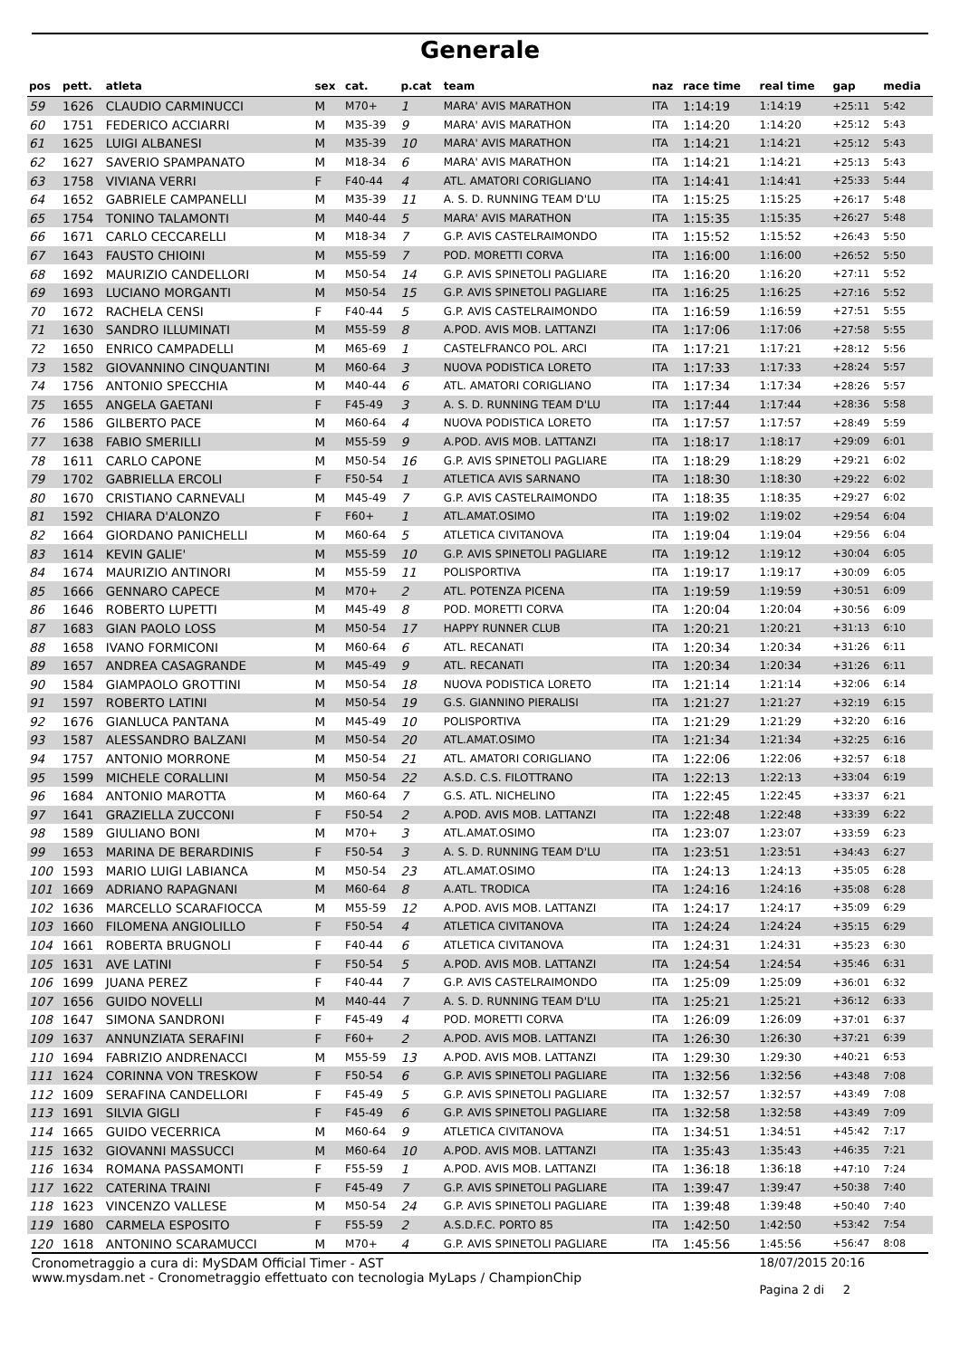Generale
| pos | pett. | atleta | sex | cat. | p.cat | team | naz | race time | real time | gap | media |
| --- | --- | --- | --- | --- | --- | --- | --- | --- | --- | --- | --- |
| 59 | 1626 | CLAUDIO CARMINUCCI | M | M70+ | 1 | MARA' AVIS MARATHON | ITA | 1:14:19 | 1:14:19 | +25:11 | 5:42 |
| 60 | 1751 | FEDERICO ACCIARRI | M | M35-39 | 9 | MARA' AVIS MARATHON | ITA | 1:14:20 | 1:14:20 | +25:12 | 5:43 |
| 61 | 1625 | LUIGI ALBANESI | M | M35-39 | 10 | MARA' AVIS MARATHON | ITA | 1:14:21 | 1:14:21 | +25:12 | 5:43 |
| 62 | 1627 | SAVERIO SPAMPANATO | M | M18-34 | 6 | MARA' AVIS MARATHON | ITA | 1:14:21 | 1:14:21 | +25:13 | 5:43 |
| 63 | 1758 | VIVIANA VERRI | F | F40-44 | 4 | ATL. AMATORI CORIGLIANO | ITA | 1:14:41 | 1:14:41 | +25:33 | 5:44 |
| 64 | 1652 | GABRIELE CAMPANELLI | M | M35-39 | 11 | A. S. D. RUNNING TEAM D'LU | ITA | 1:15:25 | 1:15:25 | +26:17 | 5:48 |
| 65 | 1754 | TONINO TALAMONTI | M | M40-44 | 5 | MARA' AVIS MARATHON | ITA | 1:15:35 | 1:15:35 | +26:27 | 5:48 |
| 66 | 1671 | CARLO CECCARELLI | M | M18-34 | 7 | G.P. AVIS CASTELRAIMONDO | ITA | 1:15:52 | 1:15:52 | +26:43 | 5:50 |
| 67 | 1643 | FAUSTO CHIOINI | M | M55-59 | 7 | POD. MORETTI CORVA | ITA | 1:16:00 | 1:16:00 | +26:52 | 5:50 |
| 68 | 1692 | MAURIZIO CANDELLORI | M | M50-54 | 14 | G.P. AVIS SPINETOLI PAGLIARE | ITA | 1:16:20 | 1:16:20 | +27:11 | 5:52 |
| 69 | 1693 | LUCIANO MORGANTI | M | M50-54 | 15 | G.P. AVIS SPINETOLI PAGLIARE | ITA | 1:16:25 | 1:16:25 | +27:16 | 5:52 |
| 70 | 1672 | RACHELA CENSI | F | F40-44 | 5 | G.P. AVIS CASTELRAIMONDO | ITA | 1:16:59 | 1:16:59 | +27:51 | 5:55 |
| 71 | 1630 | SANDRO ILLUMINATI | M | M55-59 | 8 | A.POD. AVIS MOB. LATTANZI | ITA | 1:17:06 | 1:17:06 | +27:58 | 5:55 |
| 72 | 1650 | ENRICO CAMPADELLI | M | M65-69 | 1 | CASTELFRANCO POL. ARCI | ITA | 1:17:21 | 1:17:21 | +28:12 | 5:56 |
| 73 | 1582 | GIOVANNINO CINQUANTINI | M | M60-64 | 3 | NUOVA PODISTICA LORETO | ITA | 1:17:33 | 1:17:33 | +28:24 | 5:57 |
| 74 | 1756 | ANTONIO SPECCHIA | M | M40-44 | 6 | ATL. AMATORI CORIGLIANO | ITA | 1:17:34 | 1:17:34 | +28:26 | 5:57 |
| 75 | 1655 | ANGELA GAETANI | F | F45-49 | 3 | A. S. D. RUNNING TEAM D'LU | ITA | 1:17:44 | 1:17:44 | +28:36 | 5:58 |
| 76 | 1586 | GILBERTO PACE | M | M60-64 | 4 | NUOVA PODISTICA LORETO | ITA | 1:17:57 | 1:17:57 | +28:49 | 5:59 |
| 77 | 1638 | FABIO SMERILLI | M | M55-59 | 9 | A.POD. AVIS MOB. LATTANZI | ITA | 1:18:17 | 1:18:17 | +29:09 | 6:01 |
| 78 | 1611 | CARLO CAPONE | M | M50-54 | 16 | G.P. AVIS SPINETOLI PAGLIARE | ITA | 1:18:29 | 1:18:29 | +29:21 | 6:02 |
| 79 | 1702 | GABRIELLA ERCOLI | F | F50-54 | 1 | ATLETICA AVIS SARNANO | ITA | 1:18:30 | 1:18:30 | +29:22 | 6:02 |
| 80 | 1670 | CRISTIANO CARNEVALI | M | M45-49 | 7 | G.P. AVIS CASTELRAIMONDO | ITA | 1:18:35 | 1:18:35 | +29:27 | 6:02 |
| 81 | 1592 | CHIARA D'ALONZO | F | F60+ | 1 | ATL.AMAT.OSIMO | ITA | 1:19:02 | 1:19:02 | +29:54 | 6:04 |
| 82 | 1664 | GIORDANO PANICHELLI | M | M60-64 | 5 | ATLETICA CIVITANOVA | ITA | 1:19:04 | 1:19:04 | +29:56 | 6:04 |
| 83 | 1614 | KEVIN GALIE' | M | M55-59 | 10 | G.P. AVIS SPINETOLI PAGLIARE | ITA | 1:19:12 | 1:19:12 | +30:04 | 6:05 |
| 84 | 1674 | MAURIZIO ANTINORI | M | M55-59 | 11 | POLISPORTIVA | ITA | 1:19:17 | 1:19:17 | +30:09 | 6:05 |
| 85 | 1666 | GENNARO CAPECE | M | M70+ | 2 | ATL. POTENZA PICENA | ITA | 1:19:59 | 1:19:59 | +30:51 | 6:09 |
| 86 | 1646 | ROBERTO LUPETTI | M | M45-49 | 8 | POD. MORETTI CORVA | ITA | 1:20:04 | 1:20:04 | +30:56 | 6:09 |
| 87 | 1683 | GIAN PAOLO LOSS | M | M50-54 | 17 | HAPPY RUNNER CLUB | ITA | 1:20:21 | 1:20:21 | +31:13 | 6:10 |
| 88 | 1658 | IVANO FORMICONI | M | M60-64 | 6 | ATL. RECANATI | ITA | 1:20:34 | 1:20:34 | +31:26 | 6:11 |
| 89 | 1657 | ANDREA CASAGRANDE | M | M45-49 | 9 | ATL. RECANATI | ITA | 1:20:34 | 1:20:34 | +31:26 | 6:11 |
| 90 | 1584 | GIAMPAOLO GROTTINI | M | M50-54 | 18 | NUOVA PODISTICA LORETO | ITA | 1:21:14 | 1:21:14 | +32:06 | 6:14 |
| 91 | 1597 | ROBERTO LATINI | M | M50-54 | 19 | G.S. GIANNINO PIERALISI | ITA | 1:21:27 | 1:21:27 | +32:19 | 6:15 |
| 92 | 1676 | GIANLUCA PANTANA | M | M45-49 | 10 | POLISPORTIVA | ITA | 1:21:29 | 1:21:29 | +32:20 | 6:16 |
| 93 | 1587 | ALESSANDRO BALZANI | M | M50-54 | 20 | ATL.AMAT.OSIMO | ITA | 1:21:34 | 1:21:34 | +32:25 | 6:16 |
| 94 | 1757 | ANTONIO MORRONE | M | M50-54 | 21 | ATL. AMATORI CORIGLIANO | ITA | 1:22:06 | 1:22:06 | +32:57 | 6:18 |
| 95 | 1599 | MICHELE CORALLINI | M | M50-54 | 22 | A.S.D. C.S. FILOTTRANO | ITA | 1:22:13 | 1:22:13 | +33:04 | 6:19 |
| 96 | 1684 | ANTONIO MAROTTA | M | M60-64 | 7 | G.S. ATL. NICHELINO | ITA | 1:22:45 | 1:22:45 | +33:37 | 6:21 |
| 97 | 1641 | GRAZIELLA ZUCCONI | F | F50-54 | 2 | A.POD. AVIS MOB. LATTANZI | ITA | 1:22:48 | 1:22:48 | +33:39 | 6:22 |
| 98 | 1589 | GIULIANO BONI | M | M70+ | 3 | ATL.AMAT.OSIMO | ITA | 1:23:07 | 1:23:07 | +33:59 | 6:23 |
| 99 | 1653 | MARINA DE BERARDINIS | F | F50-54 | 3 | A. S. D. RUNNING TEAM D'LU | ITA | 1:23:51 | 1:23:51 | +34:43 | 6:27 |
| 100 | 1593 | MARIO LUIGI LABIANCA | M | M50-54 | 23 | ATL.AMAT.OSIMO | ITA | 1:24:13 | 1:24:13 | +35:05 | 6:28 |
| 101 | 1669 | ADRIANO RAPAGNANI | M | M60-64 | 8 | A.ATL. TRODICA | ITA | 1:24:16 | 1:24:16 | +35:08 | 6:28 |
| 102 | 1636 | MARCELLO SCARAFIOCCA | M | M55-59 | 12 | A.POD. AVIS MOB. LATTANZI | ITA | 1:24:17 | 1:24:17 | +35:09 | 6:29 |
| 103 | 1660 | FILOMENA ANGIOLILLO | F | F50-54 | 4 | ATLETICA CIVITANOVA | ITA | 1:24:24 | 1:24:24 | +35:15 | 6:29 |
| 104 | 1661 | ROBERTA BRUGNOLI | F | F40-44 | 6 | ATLETICA CIVITANOVA | ITA | 1:24:31 | 1:24:31 | +35:23 | 6:30 |
| 105 | 1631 | AVE LATINI | F | F50-54 | 5 | A.POD. AVIS MOB. LATTANZI | ITA | 1:24:54 | 1:24:54 | +35:46 | 6:31 |
| 106 | 1699 | JUANA PEREZ | F | F40-44 | 7 | G.P. AVIS CASTELRAIMONDO | ITA | 1:25:09 | 1:25:09 | +36:01 | 6:32 |
| 107 | 1656 | GUIDO NOVELLI | M | M40-44 | 7 | A. S. D. RUNNING TEAM D'LU | ITA | 1:25:21 | 1:25:21 | +36:12 | 6:33 |
| 108 | 1647 | SIMONA SANDRONI | F | F45-49 | 4 | POD. MORETTI CORVA | ITA | 1:26:09 | 1:26:09 | +37:01 | 6:37 |
| 109 | 1637 | ANNUNZIATA SERAFINI | F | F60+ | 2 | A.POD. AVIS MOB. LATTANZI | ITA | 1:26:30 | 1:26:30 | +37:21 | 6:39 |
| 110 | 1694 | FABRIZIO ANDRENACCI | M | M55-59 | 13 | A.POD. AVIS MOB. LATTANZI | ITA | 1:29:30 | 1:29:30 | +40:21 | 6:53 |
| 111 | 1624 | CORINNA VON TRESKOW | F | F50-54 | 6 | G.P. AVIS SPINETOLI PAGLIARE | ITA | 1:32:56 | 1:32:56 | +43:48 | 7:08 |
| 112 | 1609 | SERAFINA CANDELLORI | F | F45-49 | 5 | G.P. AVIS SPINETOLI PAGLIARE | ITA | 1:32:57 | 1:32:57 | +43:49 | 7:08 |
| 113 | 1691 | SILVIA GIGLI | F | F45-49 | 6 | G.P. AVIS SPINETOLI PAGLIARE | ITA | 1:32:58 | 1:32:58 | +43:49 | 7:09 |
| 114 | 1665 | GUIDO VECERRICA | M | M60-64 | 9 | ATLETICA CIVITANOVA | ITA | 1:34:51 | 1:34:51 | +45:42 | 7:17 |
| 115 | 1632 | GIOVANNI MASSUCCI | M | M60-64 | 10 | A.POD. AVIS MOB. LATTANZI | ITA | 1:35:43 | 1:35:43 | +46:35 | 7:21 |
| 116 | 1634 | ROMANA PASSAMONTI | F | F55-59 | 1 | A.POD. AVIS MOB. LATTANZI | ITA | 1:36:18 | 1:36:18 | +47:10 | 7:24 |
| 117 | 1622 | CATERINA TRAINI | F | F45-49 | 7 | G.P. AVIS SPINETOLI PAGLIARE | ITA | 1:39:47 | 1:39:47 | +50:38 | 7:40 |
| 118 | 1623 | VINCENZO VALLESE | M | M50-54 | 24 | G.P. AVIS SPINETOLI PAGLIARE | ITA | 1:39:48 | 1:39:48 | +50:40 | 7:40 |
| 119 | 1680 | CARMELA ESPOSITO | F | F55-59 | 2 | A.S.D.F.C. PORTO 85 | ITA | 1:42:50 | 1:42:50 | +53:42 | 7:54 |
| 120 | 1618 | ANTONINO SCARAMUCCI | M | M70+ | 4 | G.P. AVIS SPINETOLI PAGLIARE | ITA | 1:45:56 | 1:45:56 | +56:47 | 8:08 |
Cronometraggio a cura di: MySDAM Official Timer - AST
www.mysdam.net - Cronometraggio effettuato con tecnologia MyLaps / ChampionChip
18/07/2015 20:16
Pagina 2 di 2